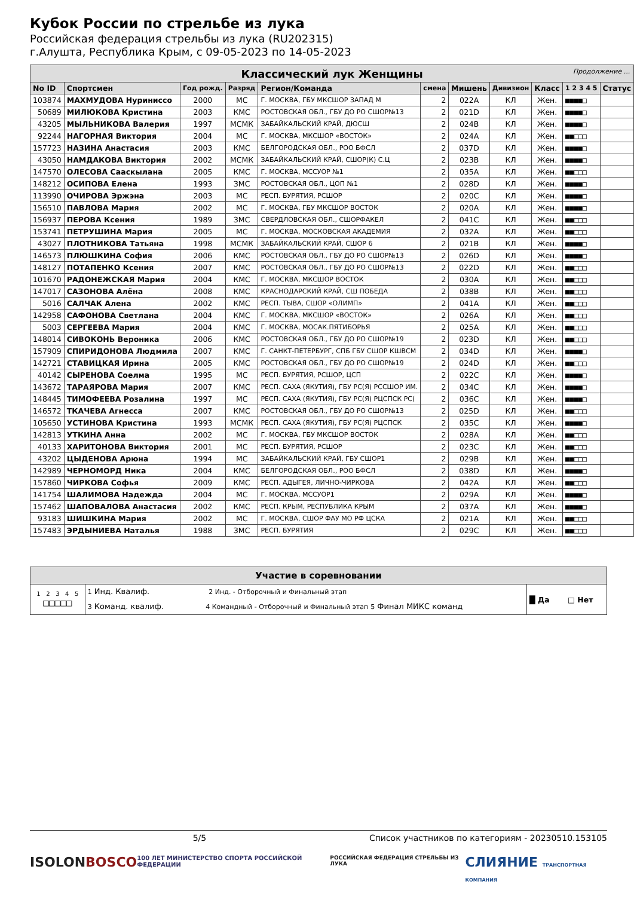Кубок России по стрельбе из лука
Российская федерация стрельбы из лука (RU202315)
г.Алушта, Республика Крым, с 09-05-2023 по 14-05-2023
| Классический лук Женщины Продолжение ... | | | | | | | | | | |
| No ID | Спортсмен | Год рожд. | Разряд | Регион/Команда | смена | Мишень | Дивизион | Класс | 1 2 3 4 5 | Статус |
| 103874 | МАХМУДОВА Нуриниссо | 2000 | МС | Г. МОСКВА, ГБУ МКСШОР ЗАПАД М | 2 | 022A | КЛ | Жен. | ■■■■□ | |
| 50689 | МИЛЮКОВА Кристина | 2003 | КМС | РОСТОВСКАЯ ОБЛ., ГБУ ДО РО СШОР№13 | 2 | 021D | КЛ | Жен. | ■■■■□ | |
| 43205 | МЫЛЬНИКОВА Валерия | 1997 | МСМК | ЗАБАЙКАЛЬСКИЙ КРАЙ, ДЮСШ | 2 | 024B | КЛ | Жен. | ■■■■□ | |
| 92244 | НАГОРНАЯ Виктория | 2004 | МС | Г. МОСКВА, МКСШОР «ВОСТОК» | 2 | 024A | КЛ | Жен. | ■■□□□ | |
| 157723 | НАЗИНА Анастасия | 2003 | КМС | БЕЛГОРОДСКАЯ ОБЛ., РОО БФСЛ | 2 | 037D | КЛ | Жен. | ■■■■□ | |
| 43050 | НАМДАКОВА Виктория | 2002 | МСМК | ЗАБАЙКАЛЬСКИЙ КРАЙ, СШОР(К) С.Ц | 2 | 023B | КЛ | Жен. | ■■■■□ | |
| 147570 | ОЛЕСОВА Сааскылана | 2005 | КМС | Г. МОСКВА, МССУОР №1 | 2 | 035A | КЛ | Жен. | ■■□□□ | |
| 148212 | ОСИПОВА Елена | 1993 | ЗМС | РОСТОВСКАЯ ОБЛ., ЦОП №1 | 2 | 028D | КЛ | Жен. | ■■■■□ | |
| 113990 | ОЧИРОВА Эржэна | 2003 | МС | РЕСП. БУРЯТИЯ, РСШОР | 2 | 020C | КЛ | Жен. | ■■■■□ | |
| 156510 | ПАВЛОВА Мария | 2002 | МС | Г. МОСКВА, ГБУ МКСШОР ВОСТОК | 2 | 020A | КЛ | Жен. | ■■■■□ | |
| 156937 | ПЕРОВА Ксения | 1989 | ЗМС | СВЕРДЛОВСКАЯ ОБЛ., СШОРФАКЕЛ | 2 | 041C | КЛ | Жен. | ■■□□□ | |
| 153741 | ПЕТРУШИНА Мария | 2005 | МС | Г. МОСКВА, МОСКОВСКАЯ АКАДЕМИЯ | 2 | 032A | КЛ | Жен. | ■■□□□ | |
| 43027 | ПЛОТНИКОВА Татьяна | 1998 | МСМК | ЗАБАЙКАЛЬСКИЙ КРАЙ, СШОР 6 | 2 | 021B | КЛ | Жен. | ■■■■□ | |
| 146573 | ПЛЮШКИНА София | 2006 | КМС | РОСТОВСКАЯ ОБЛ., ГБУ ДО РО СШОР№13 | 2 | 026D | КЛ | Жен. | ■■■■□ | |
| 148127 | ПОТАПЕНКО Ксения | 2007 | КМС | РОСТОВСКАЯ ОБЛ., ГБУ ДО РО СШОР№13 | 2 | 022D | КЛ | Жен. | ■■□□□ | |
| 101670 | РАДОНЕЖСКАЯ Мария | 2004 | КМС | Г. МОСКВА, МКСШОР ВОСТОК | 2 | 030A | КЛ | Жен. | ■■□□□ | |
| 147017 | САЗОНОВА Алёна | 2008 | КМС | КРАСНОДАРСКИЙ КРАЙ, СШ ПОБЕДА | 2 | 038B | КЛ | Жен. | ■■□□□ | |
| 5016 | САЛЧАК Алена | 2002 | КМС | РЕСП. ТЫВА, СШОР «ОЛИМП» | 2 | 041A | КЛ | Жен. | ■■□□□ | |
| 142958 | САФОНОВА Светлана | 2004 | КМС | Г. МОСКВА, МКСШОР «ВОСТОК» | 2 | 026A | КЛ | Жен. | ■■□□□ | |
| 5003 | СЕРГЕЕВА Мария | 2004 | КМС | Г. МОСКВА, МОСАК.ПЯТИБОРЬЯ | 2 | 025A | КЛ | Жен. | ■■□□□ | |
| 148014 | СИВОКОНЬ Вероника | 2006 | КМС | РОСТОВСКАЯ ОБЛ., ГБУ ДО РО СШОР№19 | 2 | 023D | КЛ | Жен. | ■■□□□ | |
| 157909 | СПИРИДОНОВА Людмила | 2007 | КМС | Г. САНКТ-ПЕТЕРБУРГ, СПБ ГБУ СШОР КШВСМ | 2 | 034D | КЛ | Жен. | ■■■■□ | |
| 142721 | СТАВИЦКАЯ Ирина | 2005 | КМС | РОСТОВСКАЯ ОБЛ., ГБУ ДО РО СШОР№19 | 2 | 024D | КЛ | Жен. | ■■□□□ | |
| 40142 | СЫРЕНОВА Соелма | 1995 | МС | РЕСП. БУРЯТИЯ, РСШОР, ЦСП | 2 | 022C | КЛ | Жен. | ■■■■□ | |
| 143672 | ТАРАЯРОВА Мария | 2007 | КМС | РЕСП. САХА (ЯКУТИЯ), ГБУ РС(Я) РССШОР ИМ. | 2 | 034C | КЛ | Жен. | ■■■■□ | |
| 148445 | ТИМОФЕЕВА Розалина | 1997 | МС | РЕСП. САХА (ЯКУТИЯ), ГБУ РС(Я) РЦСПСК РС( | 2 | 036C | КЛ | Жен. | ■■■■□ | |
| 146572 | ТКАЧЕВА Агнесса | 2007 | КМС | РОСТОВСКАЯ ОБЛ., ГБУ ДО РО СШОР№13 | 2 | 025D | КЛ | Жен. | ■■□□□ | |
| 105650 | УСТИНОВА Кристина | 1993 | МСМК | РЕСП. САХА (ЯКУТИЯ), ГБУ РС(Я) РЦСПСК | 2 | 035C | КЛ | Жен. | ■■■■□ | |
| 142813 | УТКИНА Анна | 2002 | МС | Г. МОСКВА, ГБУ МКСШОР ВОСТОК | 2 | 028A | КЛ | Жен. | ■■□□□ | |
| 40133 | ХАРИТОНОВА Виктория | 2001 | МС | РЕСП. БУРЯТИЯ, РСШОР | 2 | 023C | КЛ | Жен. | ■■□□□ | |
| 43202 | ЦЫДЕНОВА Арюна | 1994 | МС | ЗАБАЙКАЛЬСКИЙ КРАЙ, ГБУ СШОР1 | 2 | 029B | КЛ | Жен. | ■■□□□ | |
| 142989 | ЧЕРНОМОРД Ника | 2004 | КМС | БЕЛГОРОДСКАЯ ОБЛ., РОО БФСЛ | 2 | 038D | КЛ | Жен. | ■■■■□ | |
| 157860 | ЧИРКОВА Софья | 2009 | КМС | РЕСП. АДЫГЕЯ, ЛИЧНО-ЧИРКОВА | 2 | 042A | КЛ | Жен. | ■■□□□ | |
| 141754 | ШАЛИМОВА Надежда | 2004 | МС | Г. МОСКВА, МССУОР1 | 2 | 029A | КЛ | Жен. | ■■■■□ | |
| 157462 | ШАПОВАЛОВА Анастасия | 2002 | КМС | РЕСП. КРЫМ, РЕСПУБЛИКА КРЫМ | 2 | 037A | КЛ | Жен. | ■■■■□ | |
| 93183 | ШИШКИНА Мария | 2002 | МС | Г. МОСКВА, СШОР ФАУ МО РФ ЦСКА | 2 | 021A | КЛ | Жен. | ■■□□□ | |
| 157483 | ЭРДЫНИЕВА Наталья | 1988 | ЗМС | РЕСП. БУРЯТИЯ | 2 | 029C | КЛ | Жен. | ■■□□□ | |
| Участие в соревновании | | |
| 1 2 3 4 5 □□□□□ | 1 Инд. Квалиф. 2 Инд. - Отборочный и Финальный этап 3 Команд. квалиф. 4 Командный - Отборочный и Финальный этап 5 Финал МИКС команд | █ Да □ Нет |
5/5 Список участников по категориям - 20230510.153105
ISOLON BOSCO 100 ЛЕТ МИНИСТЕРСТВО СПОРТА РОССИЙСКОЙ ФЕДЕРАЦИИ РОССИЙСКАЯ ФЕДЕРАЦИЯ СТРЕЛЬБЫ ИЗ ЛУКА СЛИЯНИЕ ТРАНСПОРТНАЯ КОМПАНИЯ